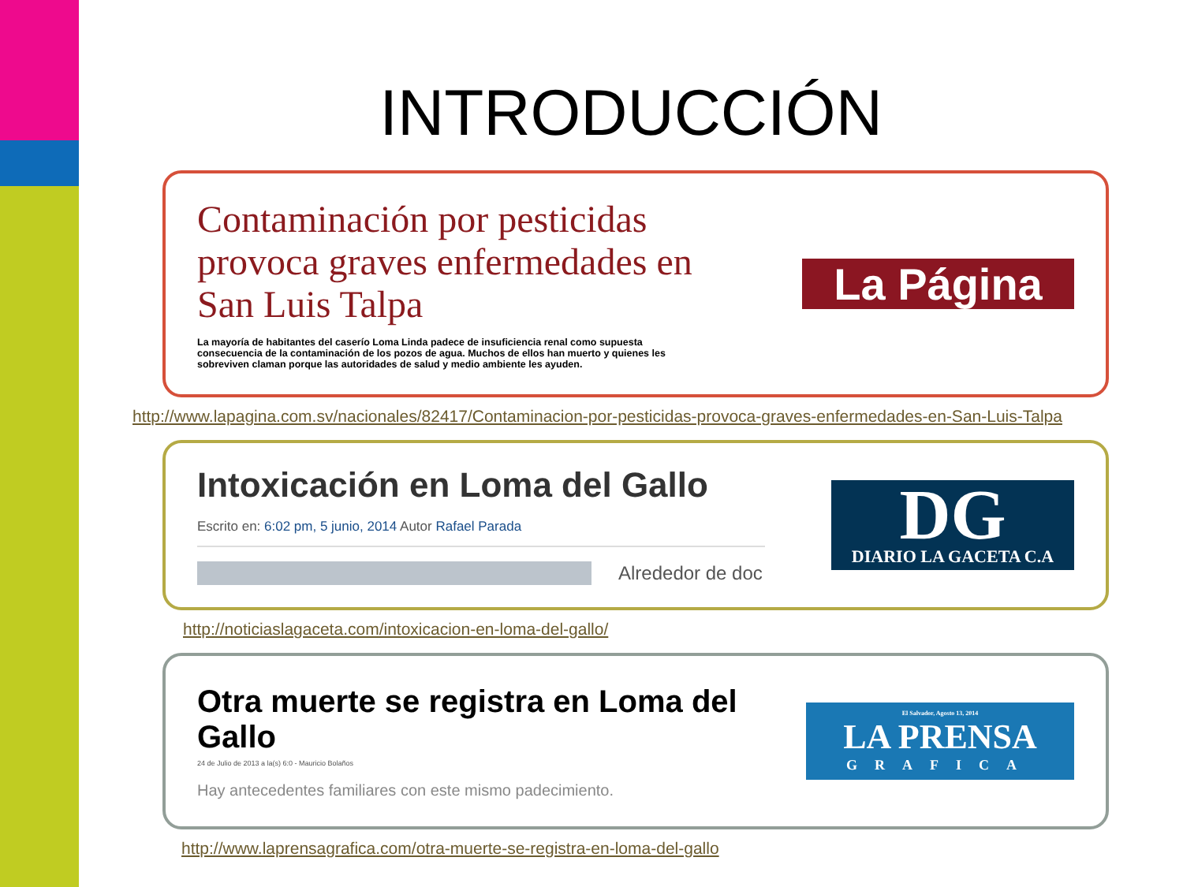INTRODUCCIÓN
Contaminación por pesticidas provoca graves enfermedades en San Luis Talpa
La mayoría de habitantes del caserío Loma Linda padece de insuficiencia renal como supuesta consecuencia de la contaminación de los pozos de agua. Muchos de ellos han muerto y quienes les sobreviven claman porque las autoridades de salud y medio ambiente les ayuden.
La Página
http://www.lapagina.com.sv/nacionales/82417/Contaminacion-por-pesticidas-provoca-graves-enfermedades-en-San-Luis-Talpa
Intoxicación en Loma del Gallo
Escrito en: 6:02 pm, 5 junio, 2014 Autor Rafael Parada
Alrededor de doc
DG
DIARIO LA GACETA C.A
http://noticiaslagaceta.com/intoxicacion-en-loma-del-gallo/
Otra muerte se registra en Loma del Gallo
24 de Julio de 2013 a la(s) 6:0 - Mauricio Bolaños
Hay antecedentes familiares con este mismo padecimiento.
El Salvador, Agosto 13, 2014
LA PRENSA
GRAFICA
http://www.laprensagrafica.com/otra-muerte-se-registra-en-loma-del-gallo